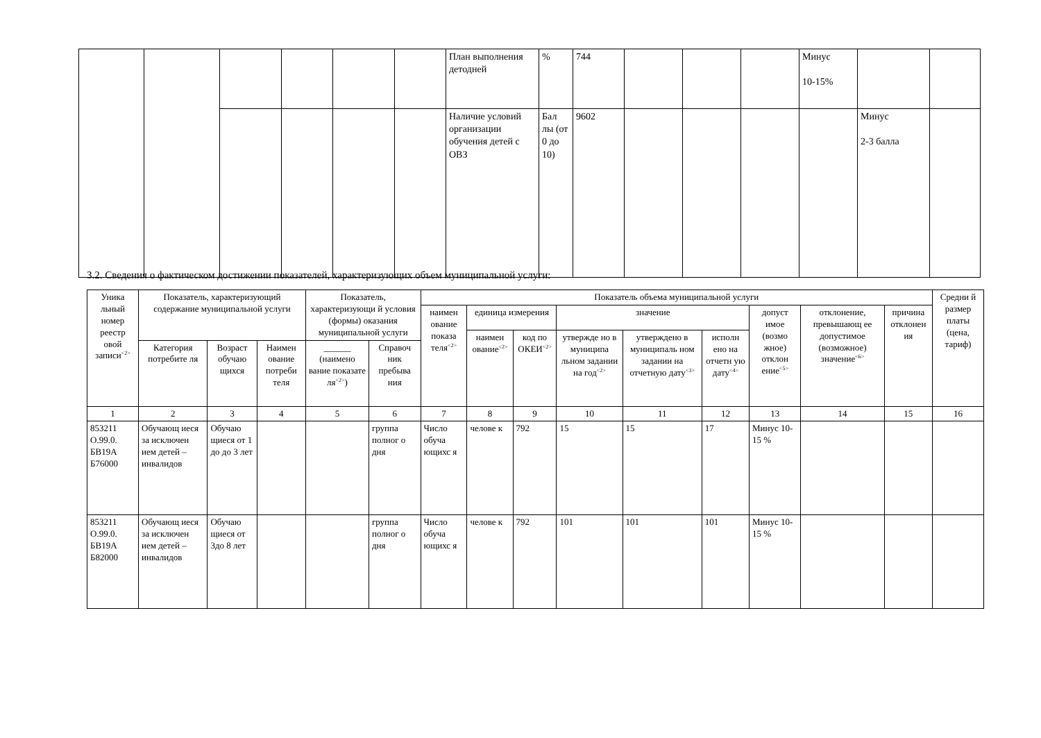| | | | | | | План выполнения детодней | % | 744 | | | | Минус 10-15% | | |
| | | | | | | Наличие условий организации обучения детей с ОВЗ | Бал лы (от 0 до 10) | 9602 | | | | | Минус 2-3 балла | |
3.2. Сведения о фактическом достижении показателей, характеризующих объем муниципальной услуги:
| Уника льный номер реестр овой записи<sup><2></sup> | Показатель, характеризующий содержание муниципальной услуги | | | Показатель, характеризующи й условия (формы) оказания муниципальной услуги | | Показатель объема муниципальной услуги | | | | | | | | | Средни й размер платы (цена, тариф) |
| --- | --- | --- | --- | --- | --- | --- | --- | --- | --- | --- | --- | --- | --- | --- | --- |
| | | | | | | наимен ование показа теля<sup><2></sup> | единица измерения | | значение | | | допуст имое (возмо жное) отклон ение<sup><5></sup> | отклонение, превышающ ее допустимое (возможное) значение<sup><6></sup> | причина отклонен ия | |
| | | | | | | | наимен ование<sup><2></sup> | код по ОКЕИ<sup><2></sup> | утвержде но в муниципа льном задании на год<sup><2></sup> | утверждено в муниципаль ном задании на отчетную дату<sup><3></sup> | исполн ено на отчетн ую дату<sup><4></sup> | | | | |
| | Категория потребите ля | Возраст обучаю щихся | Наимен ование потреби теля | ______ (наимено вание показате ля<sup><2></sup>) | Справоч ник пребыва ния | | | | | | | | | | |
| 1 | 2 | 3 | 4 | 5 | 6 | 7 | 8 | 9 | 10 | 11 | 12 | 13 | 14 | 15 | 16 |
| 853211 О.99.0. БВ19А Б76000 | Обучающ иеся за исключен ием детей – инвалидов | Обучаю щиеся от 1 до до 3 лет | | | группа полног о дня | Число обуча ющихс я | челове к | 792 | 15 | 15 | 17 | Минус 10-15 % | | | |
| 853211 О.99.0. БВ19А Б82000 | Обучающ иеся за исключен ием детей – инвалидов | Обучаю щиеся от 3до 8 лет | | | группа полног о дня | Число обуча ющихс я | челове к | 792 | 101 | 101 | 101 | Минус 10-15 % | | | |